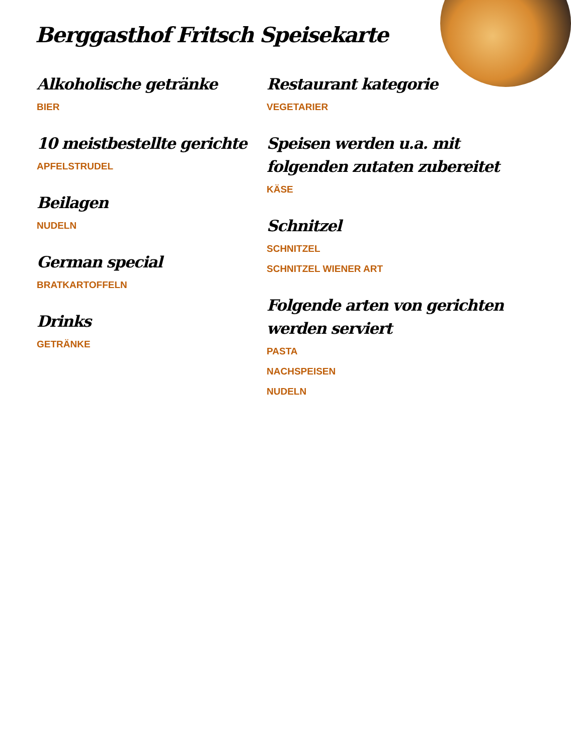Berggasthof Fritsch Speisekarte
Alkoholische getränke
BIER
10 meistbestellte gerichte
APFELSTRUDEL
Beilagen
NUDELN
German special
BRATKARTOFFELN
Drinks
GETRÄNKE
Restaurant kategorie
VEGETARIER
Speisen werden u.a. mit folgenden zutaten zubereitet
KÄSE
Schnitzel
SCHNITZEL
SCHNITZEL WIENER ART
Folgende arten von gerichten werden serviert
PASTA
NACHSPEISEN
NUDELN